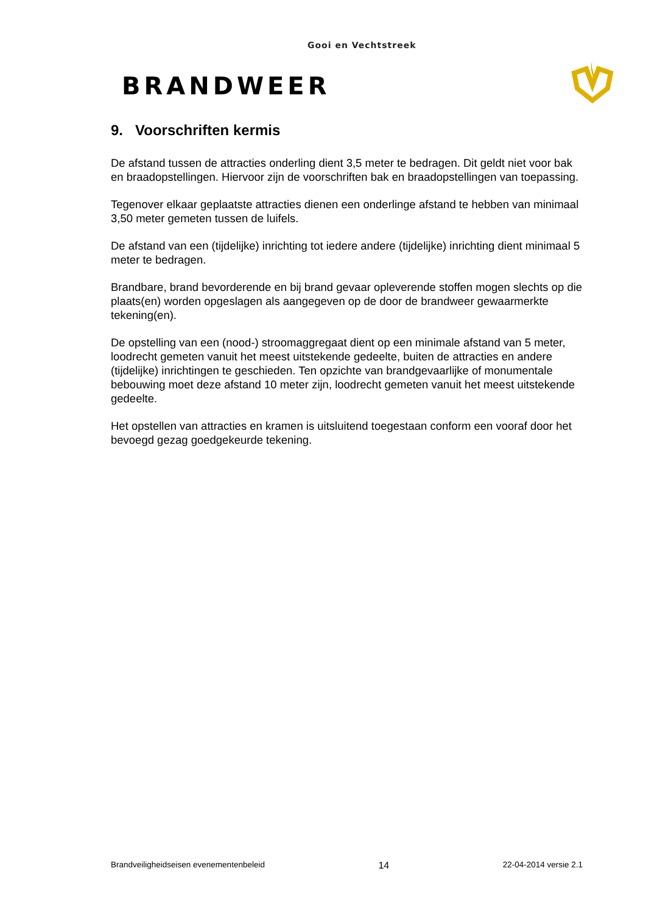Gooi en Vechtstreek
BRANDWEER
9. Voorschriften kermis
De afstand tussen de attracties onderling dient 3,5 meter te bedragen. Dit geldt niet voor bak en braadopstellingen. Hiervoor zijn de voorschriften bak en braadopstellingen van toepassing.
Tegenover elkaar geplaatste attracties dienen een onderlinge afstand te hebben van minimaal 3,50 meter gemeten tussen de luifels.
De afstand van een (tijdelijke) inrichting tot iedere andere (tijdelijke) inrichting dient minimaal 5 meter te bedragen.
Brandbare, brand bevorderende en bij brand gevaar opleverende stoffen mogen slechts op die plaats(en) worden opgeslagen als aangegeven op de door de brandweer gewaarmerkte tekening(en).
De opstelling van een (nood-) stroomaggregaat dient op een minimale afstand van 5 meter, loodrecht gemeten vanuit het meest uitstekende gedeelte, buiten de attracties en andere (tijdelijke) inrichtingen te geschieden. Ten opzichte van brandgevaarlijke of monumentale bebouwing moet deze afstand 10 meter zijn, loodrecht gemeten vanuit het meest uitstekende gedeelte.
Het opstellen van attracties en kramen is uitsluitend toegestaan conform een vooraf door het bevoegd gezag goedgekeurde tekening.
Brandveiligheidseisen evenementenbeleid 14 22-04-2014 versie 2.1